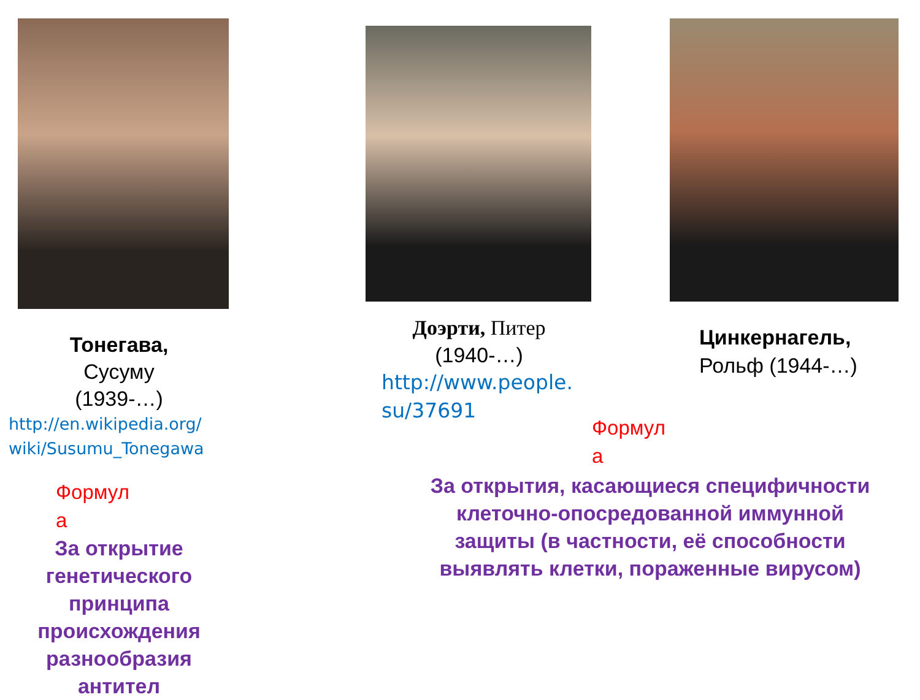Тонегава,
Сусуму
(1939-…)
http://en.wikipedia.org/ wiki/Susumu_Tonegawa
Формул
а
За открытие генетического принципа происхождения разнообразия антител
Доэрти, Питер
(1940-…)
http://www.people. su/37691
Цинкернагель,
Рольф (1944-…)
Формул
а
За открытия, касающиеся специфичности клеточно-опосредованной иммунной защиты (в частности, её способности выявлять клетки, пораженные вирусом)